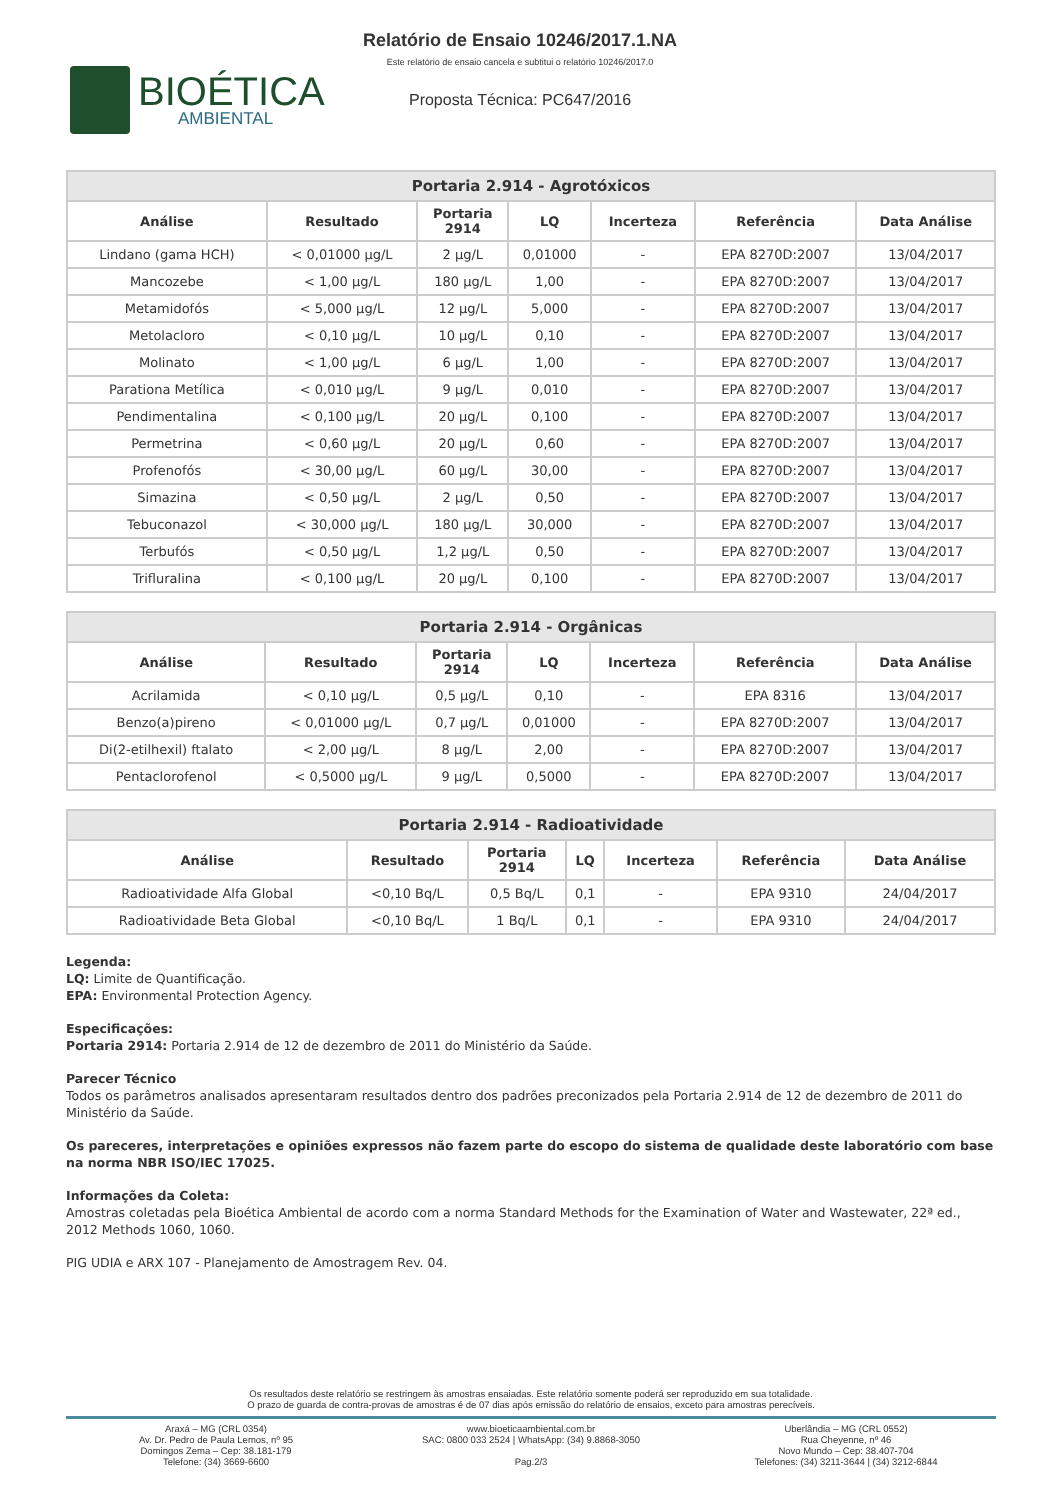BIOÉTICA
AMBIENTAL
Relatório de Ensaio 10246/2017.1.NA
Este relatório de ensaio cancela e subtitui o relatório 10246/2017.0
Proposta Técnica: PC647/2016
| Portaria 2.914 - Agrotóxicos | | | | | | |
| --- | --- | --- | --- | --- | --- | --- |
| Análise | Resultado | Portaria 2914 | LQ | Incerteza | Referência | Data Análise |
| Lindano (gama HCH) | < 0,01000 µg/L | 2 µg/L | 0,01000 | - | EPA 8270D:2007 | 13/04/2017 |
| Mancozebe | < 1,00 µg/L | 180 µg/L | 1,00 | - | EPA 8270D:2007 | 13/04/2017 |
| Metamidofós | < 5,000 µg/L | 12 µg/L | 5,000 | - | EPA 8270D:2007 | 13/04/2017 |
| Metolacloro | < 0,10 µg/L | 10 µg/L | 0,10 | - | EPA 8270D:2007 | 13/04/2017 |
| Molinato | < 1,00 µg/L | 6 µg/L | 1,00 | - | EPA 8270D:2007 | 13/04/2017 |
| Parationa Metílica | < 0,010 µg/L | 9 µg/L | 0,010 | - | EPA 8270D:2007 | 13/04/2017 |
| Pendimentalina | < 0,100 µg/L | 20 µg/L | 0,100 | - | EPA 8270D:2007 | 13/04/2017 |
| Permetrina | < 0,60 µg/L | 20 µg/L | 0,60 | - | EPA 8270D:2007 | 13/04/2017 |
| Profenofós | < 30,00 µg/L | 60 µg/L | 30,00 | - | EPA 8270D:2007 | 13/04/2017 |
| Simazina | < 0,50 µg/L | 2 µg/L | 0,50 | - | EPA 8270D:2007 | 13/04/2017 |
| Tebuconazol | < 30,000 µg/L | 180 µg/L | 30,000 | - | EPA 8270D:2007 | 13/04/2017 |
| Terbufós | < 0,50 µg/L | 1,2 µg/L | 0,50 | - | EPA 8270D:2007 | 13/04/2017 |
| Trifluralina | < 0,100 µg/L | 20 µg/L | 0,100 | - | EPA 8270D:2007 | 13/04/2017 |
| Portaria 2.914 - Orgânicas | | | | | | |
| --- | --- | --- | --- | --- | --- | --- |
| Análise | Resultado | Portaria 2914 | LQ | Incerteza | Referência | Data Análise |
| Acrilamida | < 0,10 µg/L | 0,5 µg/L | 0,10 | - | EPA 8316 | 13/04/2017 |
| Benzo(a)pireno | < 0,01000 µg/L | 0,7 µg/L | 0,01000 | - | EPA 8270D:2007 | 13/04/2017 |
| Di(2-etilhexil) ftalato | < 2,00 µg/L | 8 µg/L | 2,00 | - | EPA 8270D:2007 | 13/04/2017 |
| Pentaclorofenol | < 0,5000 µg/L | 9 µg/L | 0,5000 | - | EPA 8270D:2007 | 13/04/2017 |
| Portaria 2.914 - Radioatividade | | | | | | |
| --- | --- | --- | --- | --- | --- | --- |
| Análise | Resultado | Portaria 2914 | LQ | Incerteza | Referência | Data Análise |
| Radioatividade Alfa Global | <0,10 Bq/L | 0,5 Bq/L | 0,1 | - | EPA 9310 | 24/04/2017 |
| Radioatividade Beta Global | <0,10 Bq/L | 1 Bq/L | 0,1 | - | EPA 9310 | 24/04/2017 |
Legenda:
LQ: Limite de Quantificação.
EPA: Environmental Protection Agency.
Especificações:
Portaria 2914: Portaria 2.914 de 12 de dezembro de 2011 do Ministério da Saúde.
Parecer Técnico
Todos os parâmetros analisados apresentaram resultados dentro dos padrões preconizados pela Portaria 2.914 de 12 de dezembro de 2011 do Ministério da Saúde.
Os pareceres, interpretações e opiniões expressos não fazem parte do escopo do sistema de qualidade deste laboratório com base na norma NBR ISO/IEC 17025.
Informações da Coleta:
Amostras coletadas pela Bioética Ambiental de acordo com a norma Standard Methods for the Examination of Water and Wastewater, 22ª ed., 2012 Methods 1060, 1060.
PIG UDIA e ARX 107 - Planejamento de Amostragem Rev. 04.
Os resultados deste relatório se restringem às amostras ensaiadas. Este relatório somente poderá ser reproduzido em sua totalidade.
O prazo de guarda de contra-provas de amostras é de 07 dias após emissão do relatório de ensaios, exceto para amostras perecíveis.
Araxá – MG (CRL 0354)
Av. Dr. Pedro de Paula Lemos, nº 95
Domingos Zema – Cep: 38.181-179
Telefone: (34) 3669-6600
www.bioeticaambiental.com.br
SAC: 0800 033 2524 | WhatsApp: (34) 9.8868-3050
Pag.2/3
Uberlândia – MG (CRL 0552)
Rua Cheyenne, nº 46
Novo Mundo – Cep: 38.407-704
Telefones: (34) 3211-3644 | (34) 3212-6844